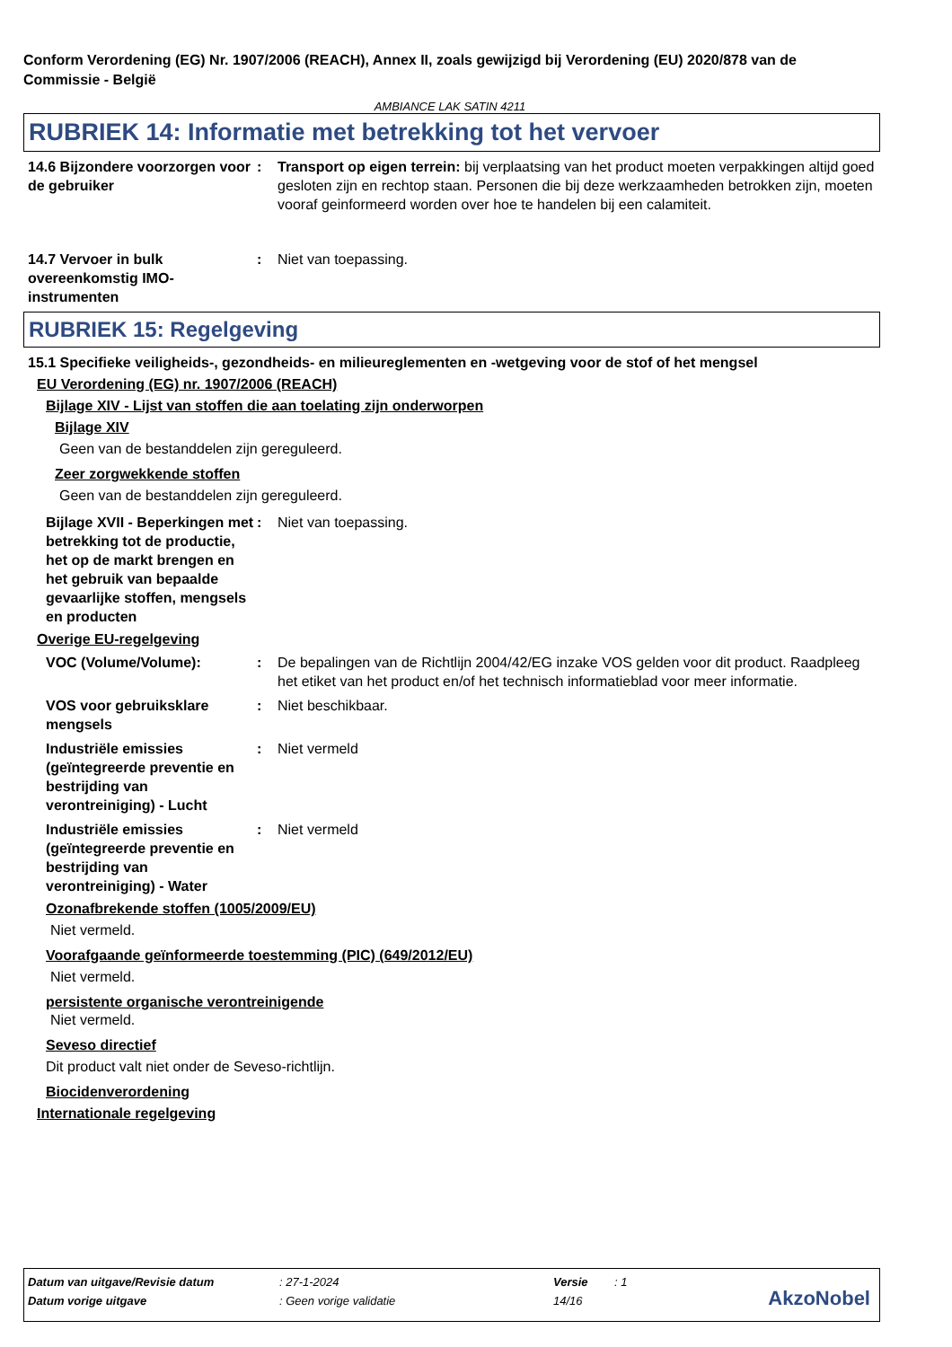Conform Verordening (EG) Nr. 1907/2006 (REACH), Annex II, zoals gewijzigd bij Verordening (EU) 2020/878 van de Commissie - België
AMBIANCE LAK SATIN 4211
RUBRIEK 14: Informatie met betrekking tot het vervoer
14.6 Bijzondere voorzorgen voor de gebruiker
: Transport op eigen terrein: bij verplaatsing van het product moeten verpakkingen altijd goed gesloten zijn en rechtop staan. Personen die bij deze werkzaamheden betrokken zijn, moeten vooraf geinformeerd worden over hoe te handelen bij een calamiteit.
14.7 Vervoer in bulk overeenkomstig IMO-instrumenten
: Niet van toepassing.
RUBRIEK 15: Regelgeving
15.1 Specifieke veiligheids-, gezondheids- en milieureglementen en -wetgeving voor de stof of het mengsel
EU Verordening (EG) nr. 1907/2006 (REACH)
Bijlage XIV - Lijst van stoffen die aan toelating zijn onderworpen
Bijlage XIV
Geen van de bestanddelen zijn gereguleerd.
Zeer zorgwekkende stoffen
Geen van de bestanddelen zijn gereguleerd.
Bijlage XVII - Beperkingen met betrekking tot de productie, het op de markt brengen en het gebruik van bepaalde gevaarlijke stoffen, mengsels en producten
: Niet van toepassing.
Overige EU-regelgeving
VOC (Volume/Volume): : De bepalingen van de Richtlijn 2004/42/EG inzake VOS gelden voor dit product. Raadpleeg het etiket van het product en/of het technisch informatieblad voor meer informatie.
VOS voor gebruiksklare mengsels
: Niet beschikbaar.
Industriële emissies (geïntegreerde preventie en bestrijding van verontreiniging) - Lucht
: Niet vermeld
Industriële emissies (geïntegreerde preventie en bestrijding van verontreiniging) - Water
: Niet vermeld
Ozonafbrekende stoffen (1005/2009/EU)
Niet vermeld.
Voorafgaande geïnformeerde toestemming (PIC) (649/2012/EU)
Niet vermeld.
persistente organische verontreinigende
Niet vermeld.
Seveso directief
Dit product valt niet onder de Seveso-richtlijn.
Biocidenverordening
Internationale regelgeving
| Datum van uitgave/Revisie datum | : 27-1-2024 | Versie | : 1 |
| Datum vorige uitgave | : Geen vorige validatie | 14/16 | |
AkzoNobel